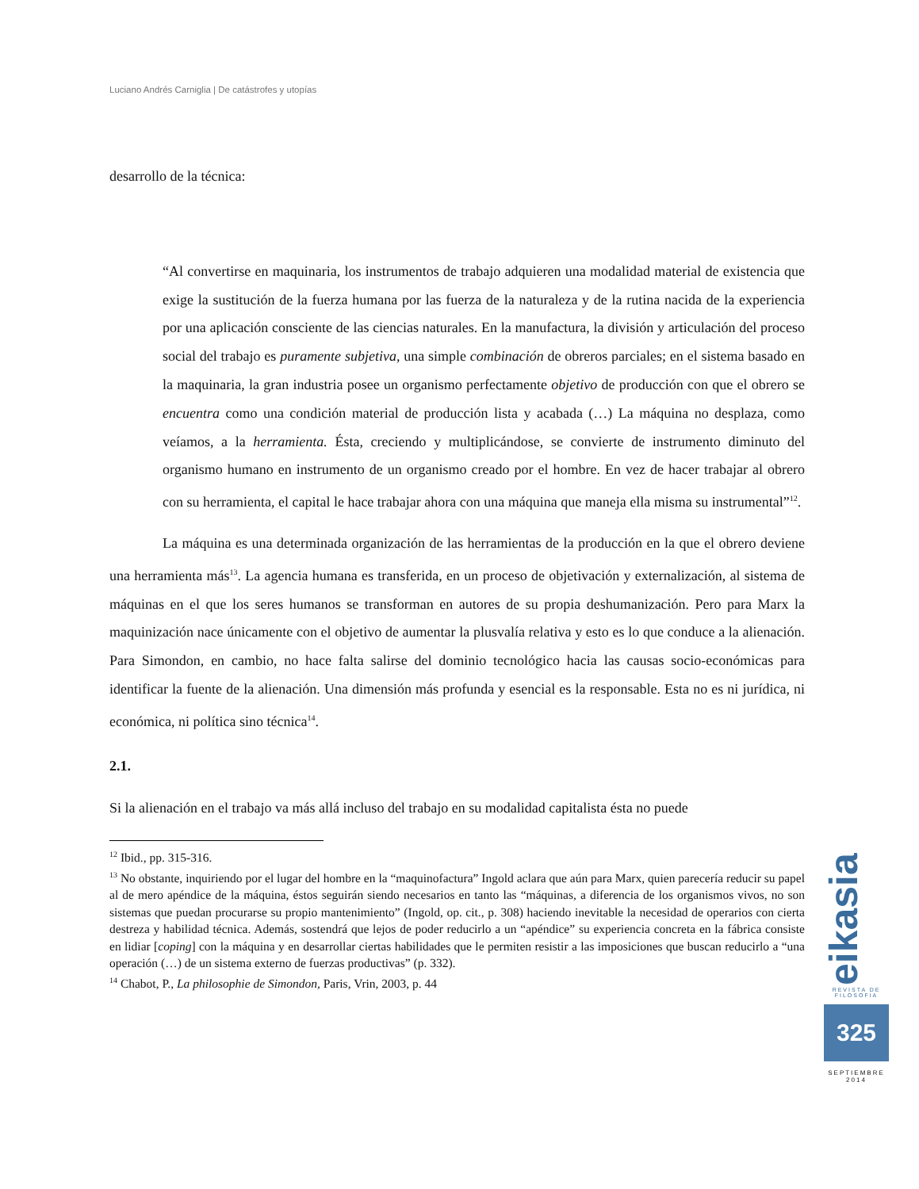Luciano Andrés Carniglia | De catástrofes y utopías
desarrollo de la técnica:
“Al convertirse en maquinaria, los instrumentos de trabajo adquieren una modalidad material de existencia que exige la sustitución de la fuerza humana por las fuerza de la naturaleza y de la rutina nacida de la experiencia por una aplicación consciente de las ciencias naturales. En la manufactura, la división y articulación del proceso social del trabajo es puramente subjetiva, una simple combinación de obreros parciales; en el sistema basado en la maquinaria, la gran industria posee un organismo perfectamente objetivo de producción con que el obrero se encuentra como una condición material de producción lista y acabada (…) La máquina no desplaza, como veíamos, a la herramienta. Ésta, creciendo y multiplicándose, se convierte de instrumento diminuto del organismo humano en instrumento de un organismo creado por el hombre. En vez de hacer trabajar al obrero con su herramienta, el capital le hace trabajar ahora con una máquina que maneja ella misma su instrumental”<sup>12</sup>.
La máquina es una determinada organización de las herramientas de la producción en la que el obrero deviene una herramienta más<sup>13</sup>. La agencia humana es transferida, en un proceso de objetivación y externalización, al sistema de máquinas en el que los seres humanos se transforman en autores de su propia deshumanización. Pero para Marx la maquinización nace únicamente con el objetivo de aumentar la plusvalía relativa y esto es lo que conduce a la alienación. Para Simondon, en cambio, no hace falta salirse del dominio tecnológico hacia las causas socio-económicas para identificar la fuente de la alienación. Una dimensión más profunda y esencial es la responsable. Esta no es ni jurídica, ni económica, ni política sino técnica<sup>14</sup>.
2.1.
Si la alienación en el trabajo va más allá incluso del trabajo en su modalidad capitalista ésta no puede
<sup>12</sup> Ibid., pp. 315-316.
<sup>13</sup> No obstante, inquiriendo por el lugar del hombre en la “maquinofactura” Ingold aclara que aún para Marx, quien parecería reducir su papel al de mero apéndice de la máquina, éstos seguirán siendo necesarios en tanto las “máquinas, a diferencia de los organismos vivos, no son sistemas que puedan procurarse su propio mantenimiento” (Ingold, op. cit., p. 308) haciendo inevitable la necesidad de operarios con cierta destreza y habilidad técnica. Además, sostendrá que lejos de poder reducirlo a un “apéndice” su experiencia concreta en la fábrica consiste en lidiar [coping] con la máquina y en desarrollar ciertas habilidades que le permiten resistir a las imposiciones que buscan reducirlo a “una operación (…) de un sistema externo de fuerzas productivas” (p. 332).
<sup>14</sup> Chabot, P., La philosophie de Simondon, Paris, Vrin, 2003, p. 44
eikasia
REVISTA DE FILOSOFIA
325
SEPTIEMBRE
2014